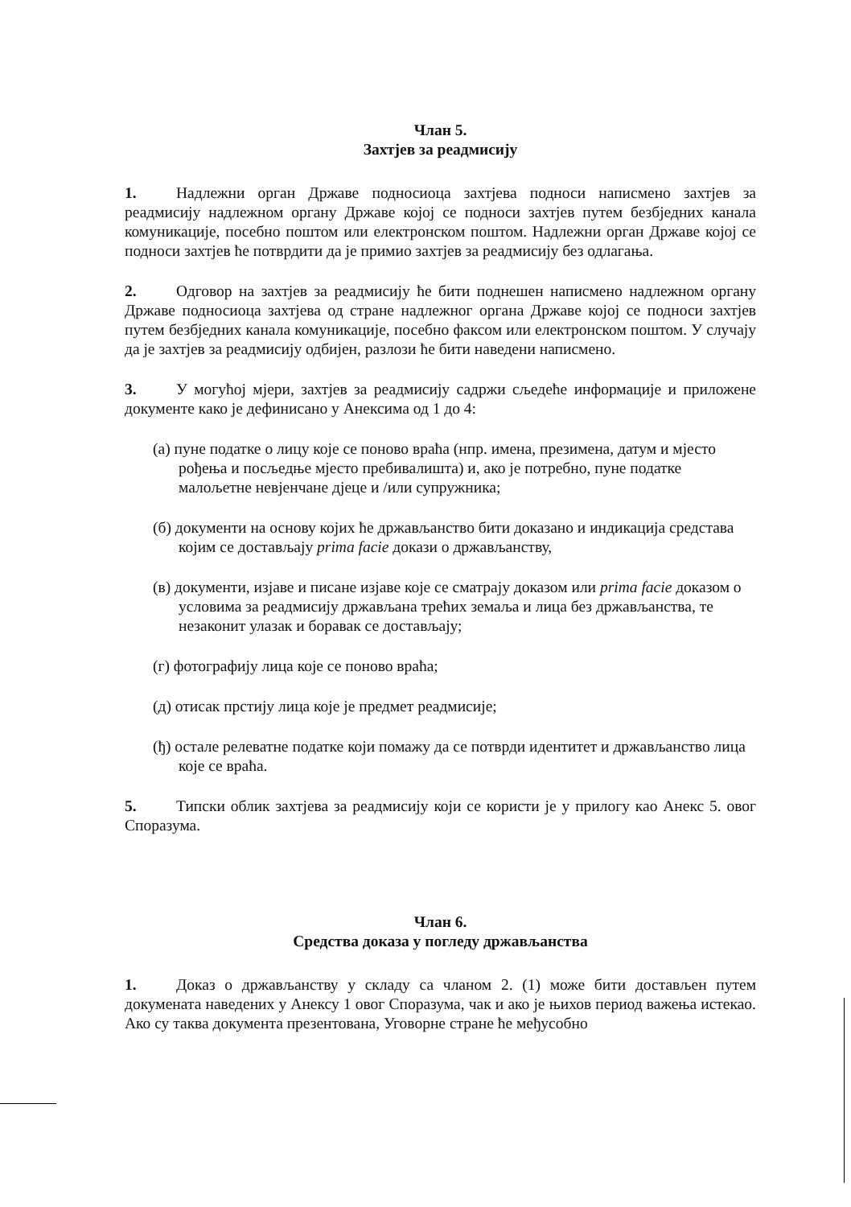Члан 5.
Захтјев за реадмисију
1. Надлежни орган Државе подносиоца захтјева подноси написмено захтјев за реадмисију надлежном органу Државе којој се подноси захтјев путем безбједних канала комуникације, посебно поштом или електронском поштом. Надлежни орган Државе којој се подноси захтјев ће потврдити да је примио захтјев за реадмисију без одлагања.
2. Одговор на захтјев за реадмисију ће бити поднешен написмено надлежном органу Државе подносиоца захтјева од стране надлежног органа Државе којој се подноси захтјев путем безбједних канала комуникације, посебно факсом или електронском поштом. У случају да је захтјев за реадмисију одбијен, разлози ће бити наведени написмено.
3. У могућој мјери, захтјев за реадмисију садржи сљедеће информације и приложене документе како је дефинисано у Анексима од 1 до 4:
(а) пуне податке о лицу које се поново враћа (нпр. имена, презимена, датум и мјесто рођења и посљедње мјесто пребивалишта) и, ако је потребно, пуне податке малољетне невјенчане дјеце и /или супружника;
(б) документи на основу којих ће држављанство бити доказано и индикација средстава којим се достављају prima facie докази о држављанству,
(в) документи, изјаве и писане изјаве које се сматрају доказом или prima facie доказом о условима за реадмисију држављана трећих земаља и лица без држављанства, те незаконит улазак и боравак се достављају;
(г) фотографију лица које се поново враћа;
(д) отисак прстију лица које је предмет реадмисије;
(ђ) остале релеватне податке који помажу да се потврди идентитет и држављанство лица које се враћа.
5. Типски облик захтјева за реадмисију који се користи је у прилогу као Анекс 5. овог Споразума.
Члан 6.
Средства доказа у погледу држављанства
1. Доказ о држављанству у складу са чланом 2. (1) може бити достављен путем докумената наведених у Анексу 1 овог Споразума, чак и ако је њихов период важења истекао. Ако су таква документа презентована, Уговорне стране ће међусобно